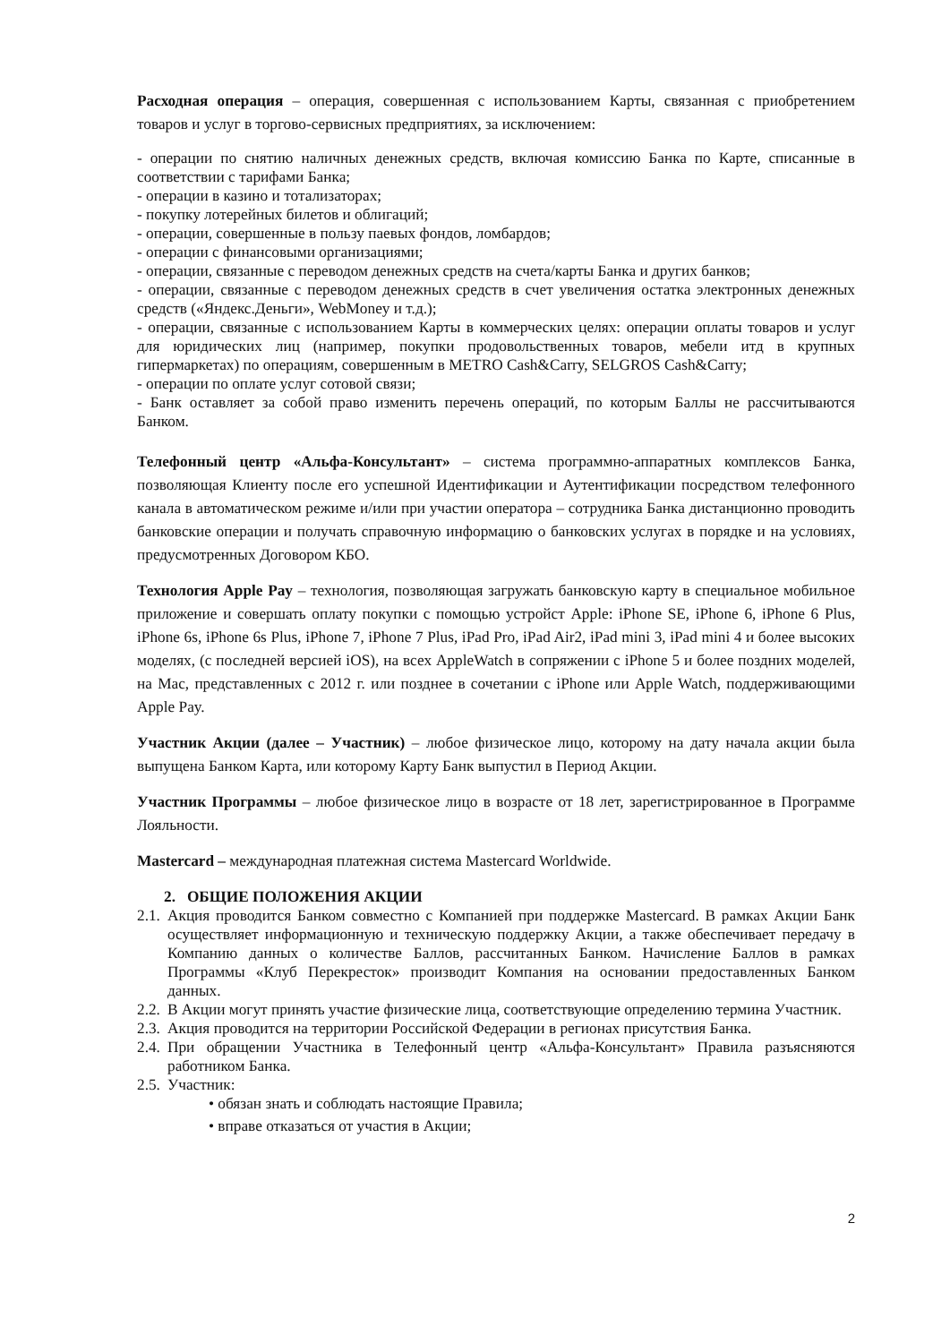Расходная операция – операция, совершенная с использованием Карты, связанная с приобретением товаров и услуг в торгово-сервисных предприятиях, за исключением:
- операции по снятию наличных денежных средств, включая комиссию Банка по Карте, списанные в соответствии с тарифами Банка;
- операции в казино и тотализаторах;
- покупку лотерейных билетов и облигаций;
- операции, совершенные в пользу паевых фондов, ломбардов;
- операции с финансовыми организациями;
- операции, связанные с переводом денежных средств на счета/карты Банка и других банков;
- операции, связанные с переводом денежных средств в счет увеличения остатка электронных денежных средств («Яндекс.Деньги», WebMoney и т.д.);
- операции, связанные с использованием Карты в коммерческих целях: операции оплаты товаров и услуг для юридических лиц (например, покупки продовольственных товаров, мебели итд в крупных гипермаркетах) по операциям, совершенным в METRO Cash&Carry, SELGROS Cash&Carry;
- операции по оплате услуг сотовой связи;
- Банк оставляет за собой право изменить перечень операций, по которым Баллы не рассчитываются Банком.
Телефонный центр «Альфа-Консультант» – система программно-аппаратных комплексов Банка, позволяющая Клиенту после его успешной Идентификации и Аутентификации посредством телефонного канала в автоматическом режиме и/или при участии оператора – сотрудника Банка дистанционно проводить банковские операции и получать справочную информацию о банковских услугах в порядке и на условиях, предусмотренных Договором КБО.
Технология Apple Pay – технология, позволяющая загружать банковскую карту в специальное мобильное приложение и совершать оплату покупки с помощью устройст Apple: iPhone SE, iPhone 6, iPhone 6 Plus, iPhone 6s, iPhone 6s Plus, iPhone 7, iPhone 7 Plus, iPad Pro, iPad Air2, iPad mini 3, iPad mini 4 и более высоких моделях, (с последней версией iOS), на всех AppleWatch в сопряжении с iPhone 5 и более поздних моделей, на Mac, представленных с 2012 г. или позднее в сочетании с iPhone или Apple Watch, поддерживающими Apple Pay.
Участник Акции (далее – Участник) – любое физическое лицо, которому на дату начала акции была выпущена Банком Карта, или которому Карту Банк выпустил в Период Акции.
Участник Программы – любое физическое лицо в возрасте от 18 лет, зарегистрированное в Программе Лояльности.
Mastercard – международная платежная система Mastercard Worldwide.
2. ОБЩИЕ ПОЛОЖЕНИЯ АКЦИИ
2.1. Акция проводится Банком совместно с Компанией при поддержке Mastercard. В рамках Акции Банк осуществляет информационную и техническую поддержку Акции, а также обеспечивает передачу в Компанию данных о количестве Баллов, рассчитанных Банком. Начисление Баллов в рамках Программы «Клуб Перекресток» производит Компания на основании предоставленных Банком данных.
2.2. В Акции могут принять участие физические лица, соответствующие определению термина Участник.
2.3. Акция проводится на территории Российской Федерации в регионах присутствия Банка.
2.4. При обращении Участника в Телефонный центр «Альфа-Консультант» Правила разъясняются работником Банка.
2.5. Участник:
• обязан знать и соблюдать настоящие Правила;
• вправе отказаться от участия в Акции;
2